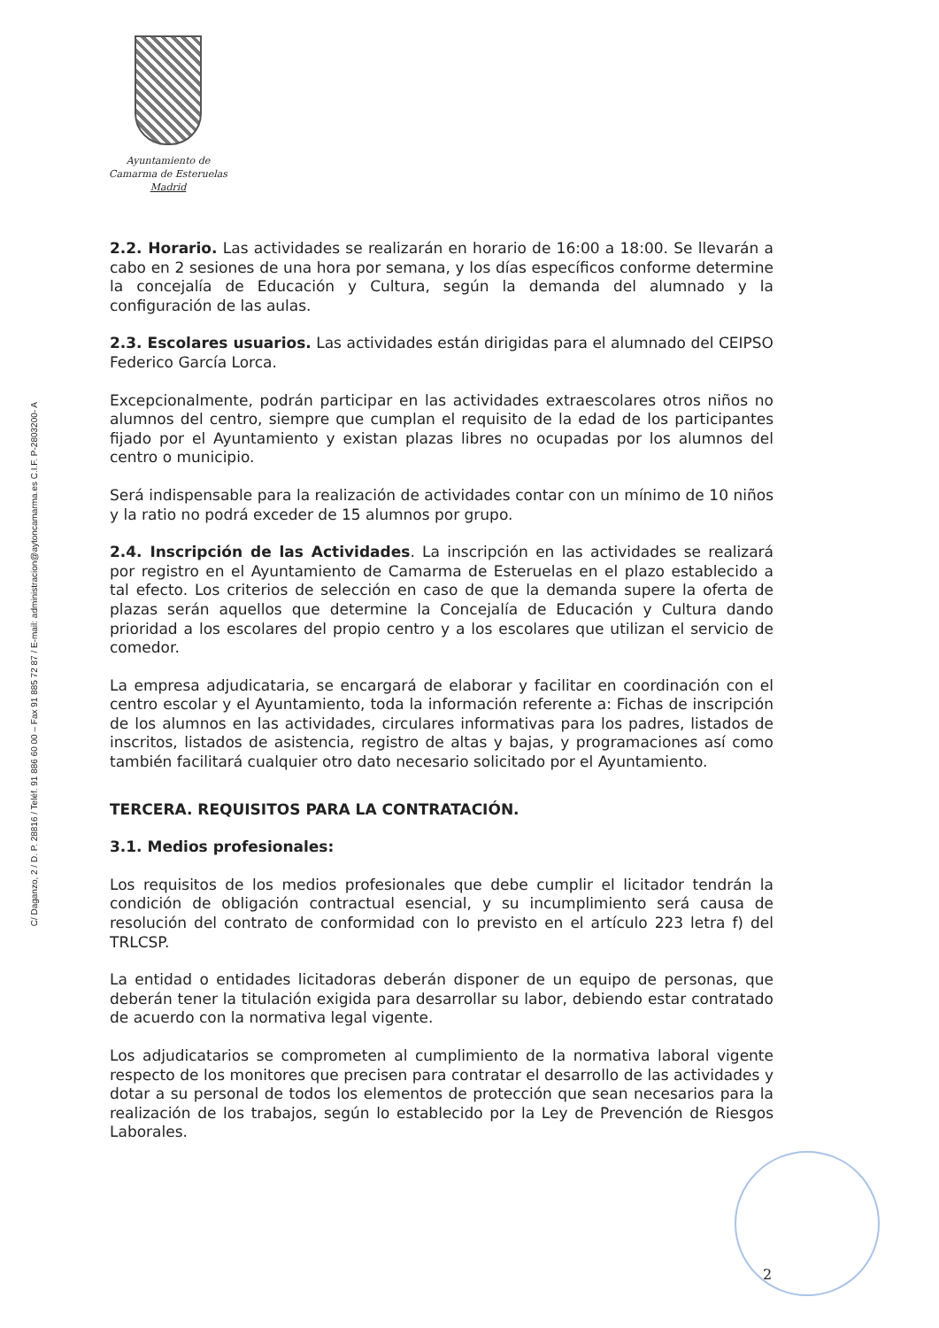C/ Daganzo, 2 / D. P. 28816 / Teléf. 91 886 60 00 – Fax 91 885 72 87 / E-mail: administracion@aytoncamarma.es C.I.F. P-2803200- A
Ayuntamiento de
Camarma de Esteruelas
Madrid
2.2. Horario. Las actividades se realizarán en horario de 16:00 a 18:00. Se llevarán a cabo en 2 sesiones de una hora por semana, y los días específicos conforme determine la concejalía de Educación y Cultura, según la demanda del alumnado y la configuración de las aulas.
2.3. Escolares usuarios. Las actividades están dirigidas para el alumnado del CEIPSO Federico García Lorca.
Excepcionalmente, podrán participar en las actividades extraescolares otros niños no alumnos del centro, siempre que cumplan el requisito de la edad de los participantes fijado por el Ayuntamiento y existan plazas libres no ocupadas por los alumnos del centro o municipio.
Será indispensable para la realización de actividades contar con un mínimo de 10 niños y la ratio no podrá exceder de 15 alumnos por grupo.
2.4. Inscripción de las Actividades. La inscripción en las actividades se realizará por registro en el Ayuntamiento de Camarma de Esteruelas en el plazo establecido a tal efecto. Los criterios de selección en caso de que la demanda supere la oferta de plazas serán aquellos que determine la Concejalía de Educación y Cultura dando prioridad a los escolares del propio centro y a los escolares que utilizan el servicio de comedor.
La empresa adjudicataria, se encargará de elaborar y facilitar en coordinación con el centro escolar y el Ayuntamiento, toda la información referente a: Fichas de inscripción de los alumnos en las actividades, circulares informativas para los padres, listados de inscritos, listados de asistencia, registro de altas y bajas, y programaciones así como también facilitará cualquier otro dato necesario solicitado por el Ayuntamiento.
TERCERA. REQUISITOS PARA LA CONTRATACIÓN.
3.1. Medios profesionales:
Los requisitos de los medios profesionales que debe cumplir el licitador tendrán la condición de obligación contractual esencial, y su incumplimiento será causa de resolución del contrato de conformidad con lo previsto en el artículo 223 letra f) del TRLCSP.
La entidad o entidades licitadoras deberán disponer de un equipo de personas, que deberán tener la titulación exigida para desarrollar su labor, debiendo estar contratado de acuerdo con la normativa legal vigente.
Los adjudicatarios se comprometen al cumplimiento de la normativa laboral vigente respecto de los monitores que precisen para contratar el desarrollo de las actividades y dotar a su personal de todos los elementos de protección que sean necesarios para la realización de los trabajos, según lo establecido por la Ley de Prevención de Riesgos Laborales.
2